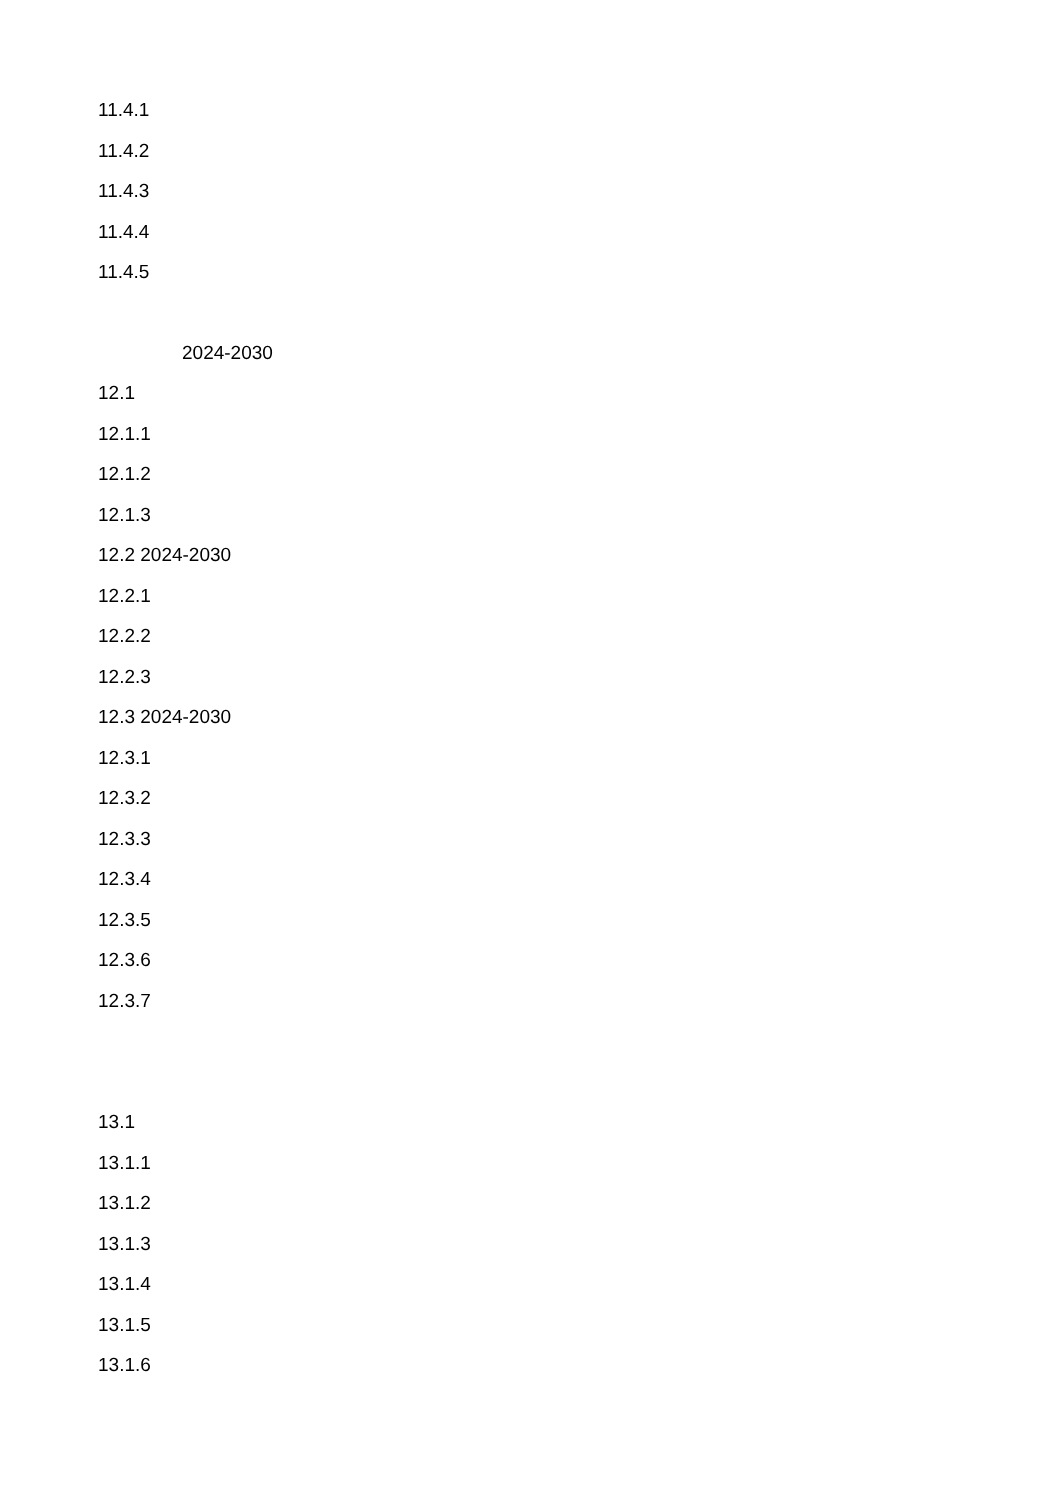11.4.1
11.4.2
11.4.3
11.4.4
11.4.5
2024-2030
12.1
12.1.1
12.1.2
12.1.3
12.2 2024-2030
12.2.1
12.2.2
12.2.3
12.3 2024-2030
12.3.1
12.3.2
12.3.3
12.3.4
12.3.5
12.3.6
12.3.7
13.1
13.1.1
13.1.2
13.1.3
13.1.4
13.1.5
13.1.6